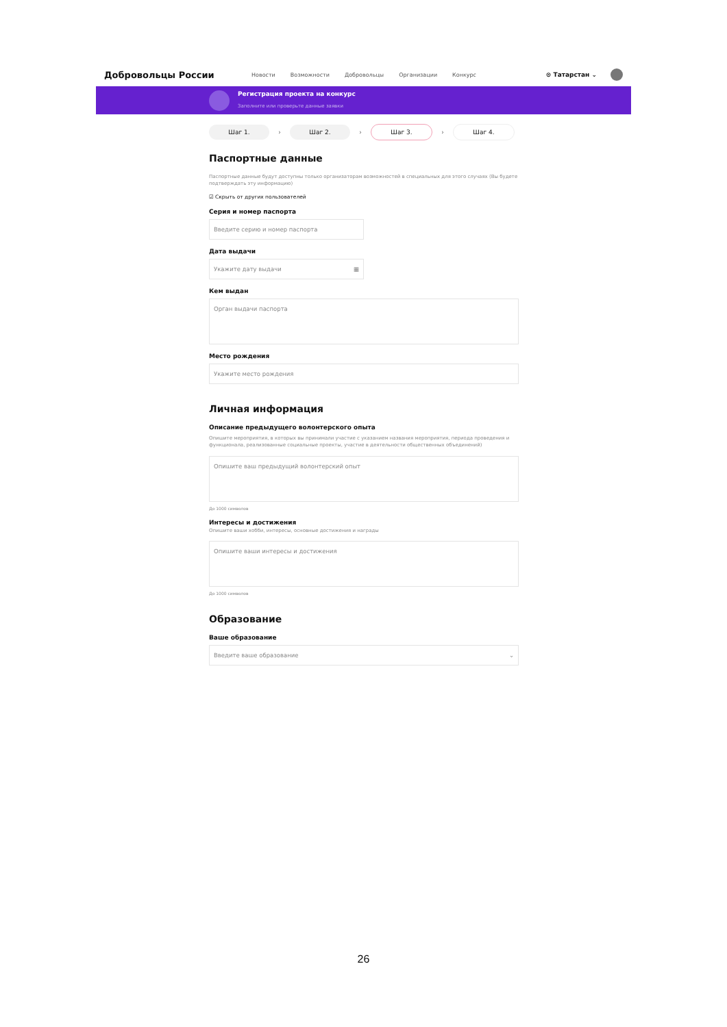Добровольцы России Новости Возможности Добровольцы Организации Конкурс ⊙ Татарстан ⌄
Регистрация проекта на конкурс
Заполните или проверьте данные заявки
Шаг 1.
›
Шаг 2.
›
Шаг 3.
›
Шаг 4.
Паспортные данные
Паспортные данные будут доступны только организаторам возможностей в специальных для этого случаях (Вы будете подтверждать эту информацию)
☑ Скрыть от других пользователей
Серия и номер паспорта
Введите серию и номер паспорта
Дата выдачи
Укажите дату выдачи ▦
Кем выдан
Орган выдачи паспорта
Место рождения
Укажите место рождения
Личная информация
Описание предыдущего волонтерского опыта
Опишите мероприятия, в которых вы принимали участие с указанием названия мероприятия, периода проведения и функционала, реализованные социальные проекты, участие в деятельности общественных объединений)
Опишите ваш предыдущий волонтерский опыт
До 1000 символов
Интересы и достижения
Опишите ваши хобби, интересы, основные достижения и награды
Опишите ваши интересы и достижения
До 1000 символов
Образование
Ваше образование
Введите ваше образование ⌄
26